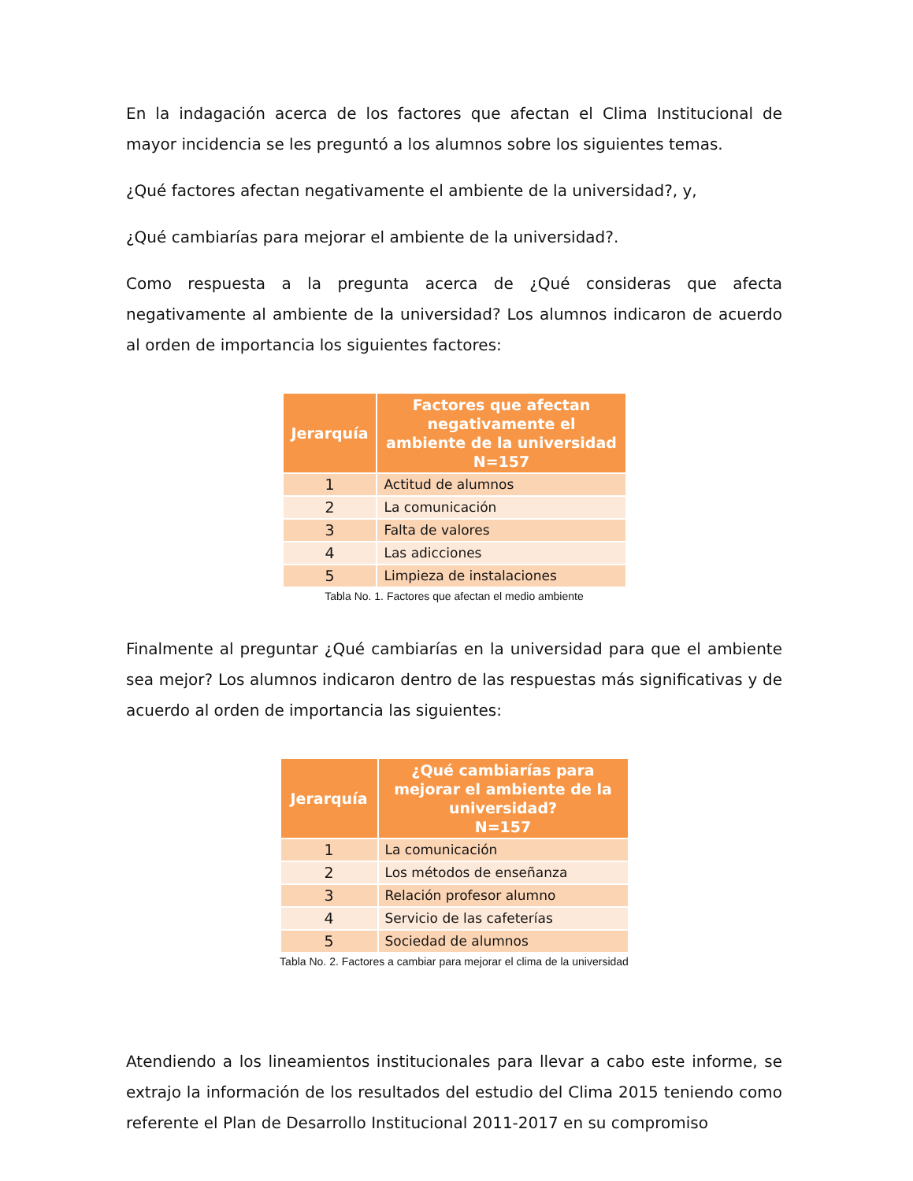En la indagación acerca de los factores que afectan el Clima Institucional de mayor incidencia se les preguntó a los alumnos sobre los siguientes temas.
¿Qué factores afectan negativamente el ambiente de la universidad?, y,
¿Qué cambiarías para mejorar el ambiente de la universidad?.
Como respuesta a la pregunta acerca de ¿Qué consideras que afecta negativamente al ambiente de la universidad? Los alumnos indicaron de acuerdo al orden de importancia los siguientes factores:
| Jerarquía | Factores que afectan negativamente el ambiente de la universidad N=157 |
| --- | --- |
| 1 | Actitud de alumnos |
| 2 | La comunicación |
| 3 | Falta de valores |
| 4 | Las adicciones |
| 5 | Limpieza de instalaciones |
Tabla No. 1. Factores que afectan el medio ambiente
Finalmente al preguntar ¿Qué cambiarías en la universidad para que el ambiente sea mejor? Los alumnos indicaron dentro de las respuestas más significativas y de acuerdo al orden de importancia las siguientes:
| Jerarquía | ¿Qué cambiarías para mejorar el ambiente de la universidad? N=157 |
| --- | --- |
| 1 | La comunicación |
| 2 | Los métodos de enseñanza |
| 3 | Relación profesor alumno |
| 4 | Servicio de las cafeterías |
| 5 | Sociedad de alumnos |
Tabla No. 2. Factores a cambiar para mejorar el clima de la universidad
Atendiendo a los lineamientos institucionales para llevar a cabo este informe, se extrajo la información de los resultados del estudio del Clima 2015 teniendo como referente el Plan de Desarrollo Institucional 2011-2017 en su compromiso